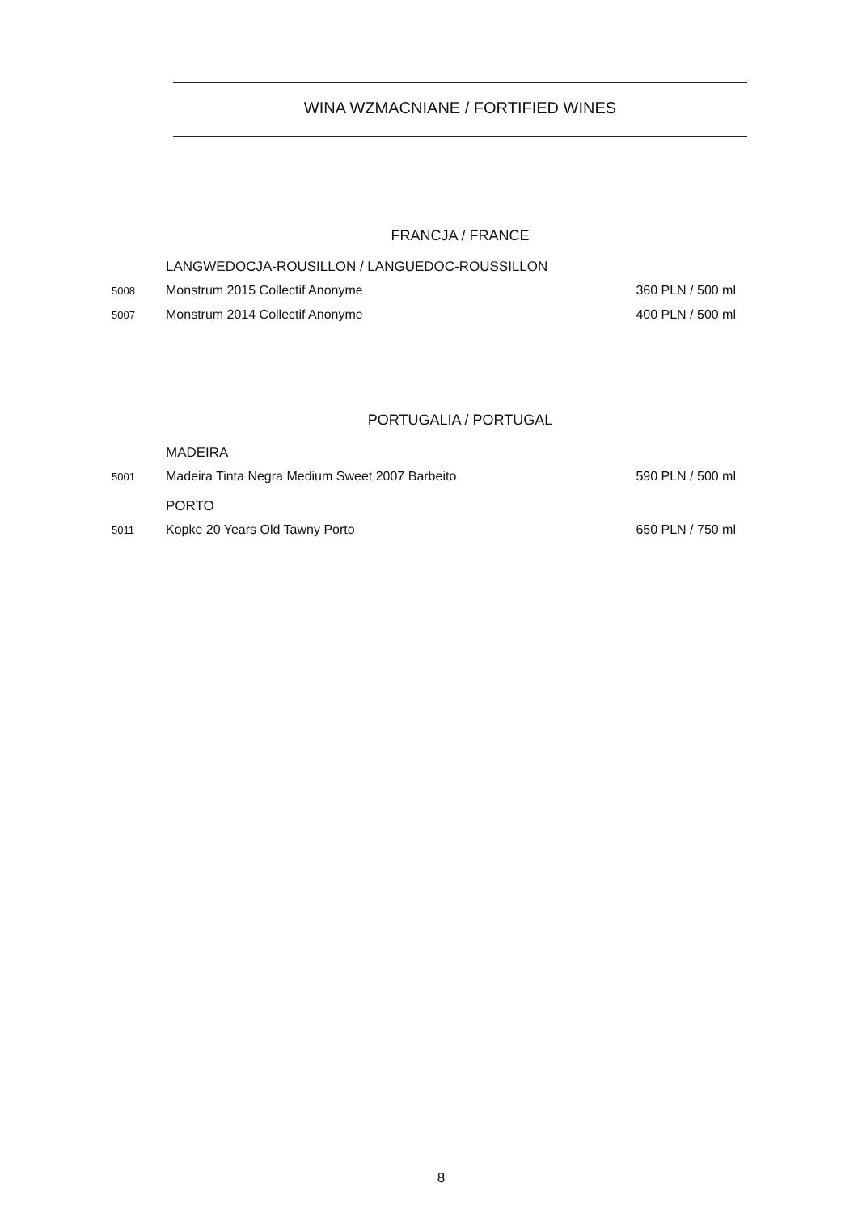WINA WZMACNIANE / FORTIFIED WINES
FRANCJA / FRANCE
LANGWEDOCJA-ROUSILLON / LANGUEDOC-ROUSSILLON
5008 Monstrum 2015 Collectif Anonyme 360 PLN / 500 ml
5007 Monstrum 2014 Collectif Anonyme 400 PLN / 500 ml
PORTUGALIA / PORTUGAL
MADEIRA
5001 Madeira Tinta Negra Medium Sweet 2007 Barbeito 590 PLN / 500 ml
PORTO
5011 Kopke 20 Years Old Tawny Porto 650 PLN / 750 ml
8